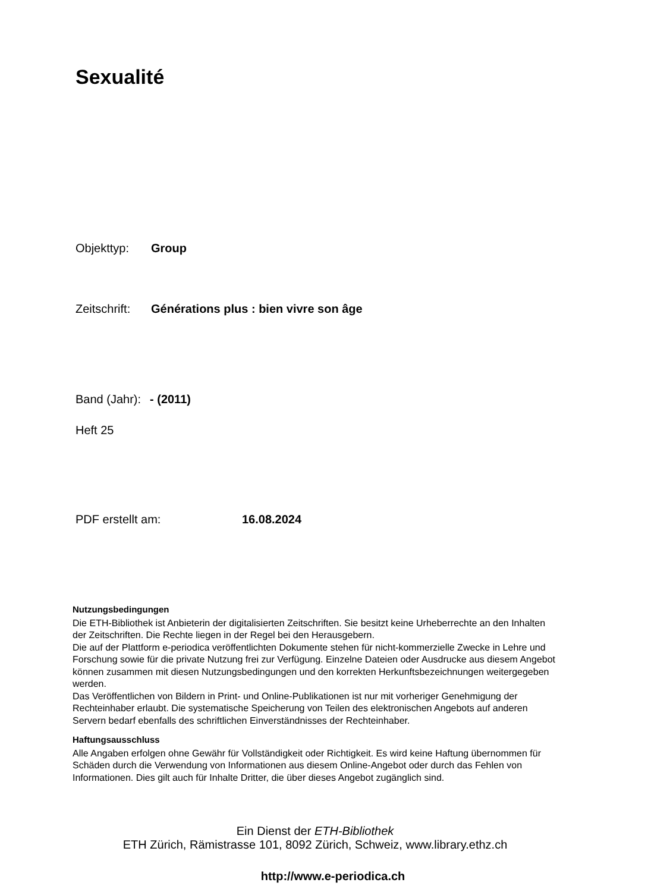Sexualité
Objekttyp: Group
Zeitschrift: Générations plus : bien vivre son âge
Band (Jahr): - (2011)
Heft 25
PDF erstellt am: 16.08.2024
Nutzungsbedingungen
Die ETH-Bibliothek ist Anbieterin der digitalisierten Zeitschriften. Sie besitzt keine Urheberrechte an den Inhalten der Zeitschriften. Die Rechte liegen in der Regel bei den Herausgebern.
Die auf der Plattform e-periodica veröffentlichten Dokumente stehen für nicht-kommerzielle Zwecke in Lehre und Forschung sowie für die private Nutzung frei zur Verfügung. Einzelne Dateien oder Ausdrucke aus diesem Angebot können zusammen mit diesen Nutzungsbedingungen und den korrekten Herkunftsbezeichnungen weitergegeben werden.
Das Veröffentlichen von Bildern in Print- und Online-Publikationen ist nur mit vorheriger Genehmigung der Rechteinhaber erlaubt. Die systematische Speicherung von Teilen des elektronischen Angebots auf anderen Servern bedarf ebenfalls des schriftlichen Einverständnisses der Rechteinhaber.
Haftungsausschluss
Alle Angaben erfolgen ohne Gewähr für Vollständigkeit oder Richtigkeit. Es wird keine Haftung übernommen für Schäden durch die Verwendung von Informationen aus diesem Online-Angebot oder durch das Fehlen von Informationen. Dies gilt auch für Inhalte Dritter, die über dieses Angebot zugänglich sind.
Ein Dienst der ETH-Bibliothek
ETH Zürich, Rämistrasse 101, 8092 Zürich, Schweiz, www.library.ethz.ch
http://www.e-periodica.ch